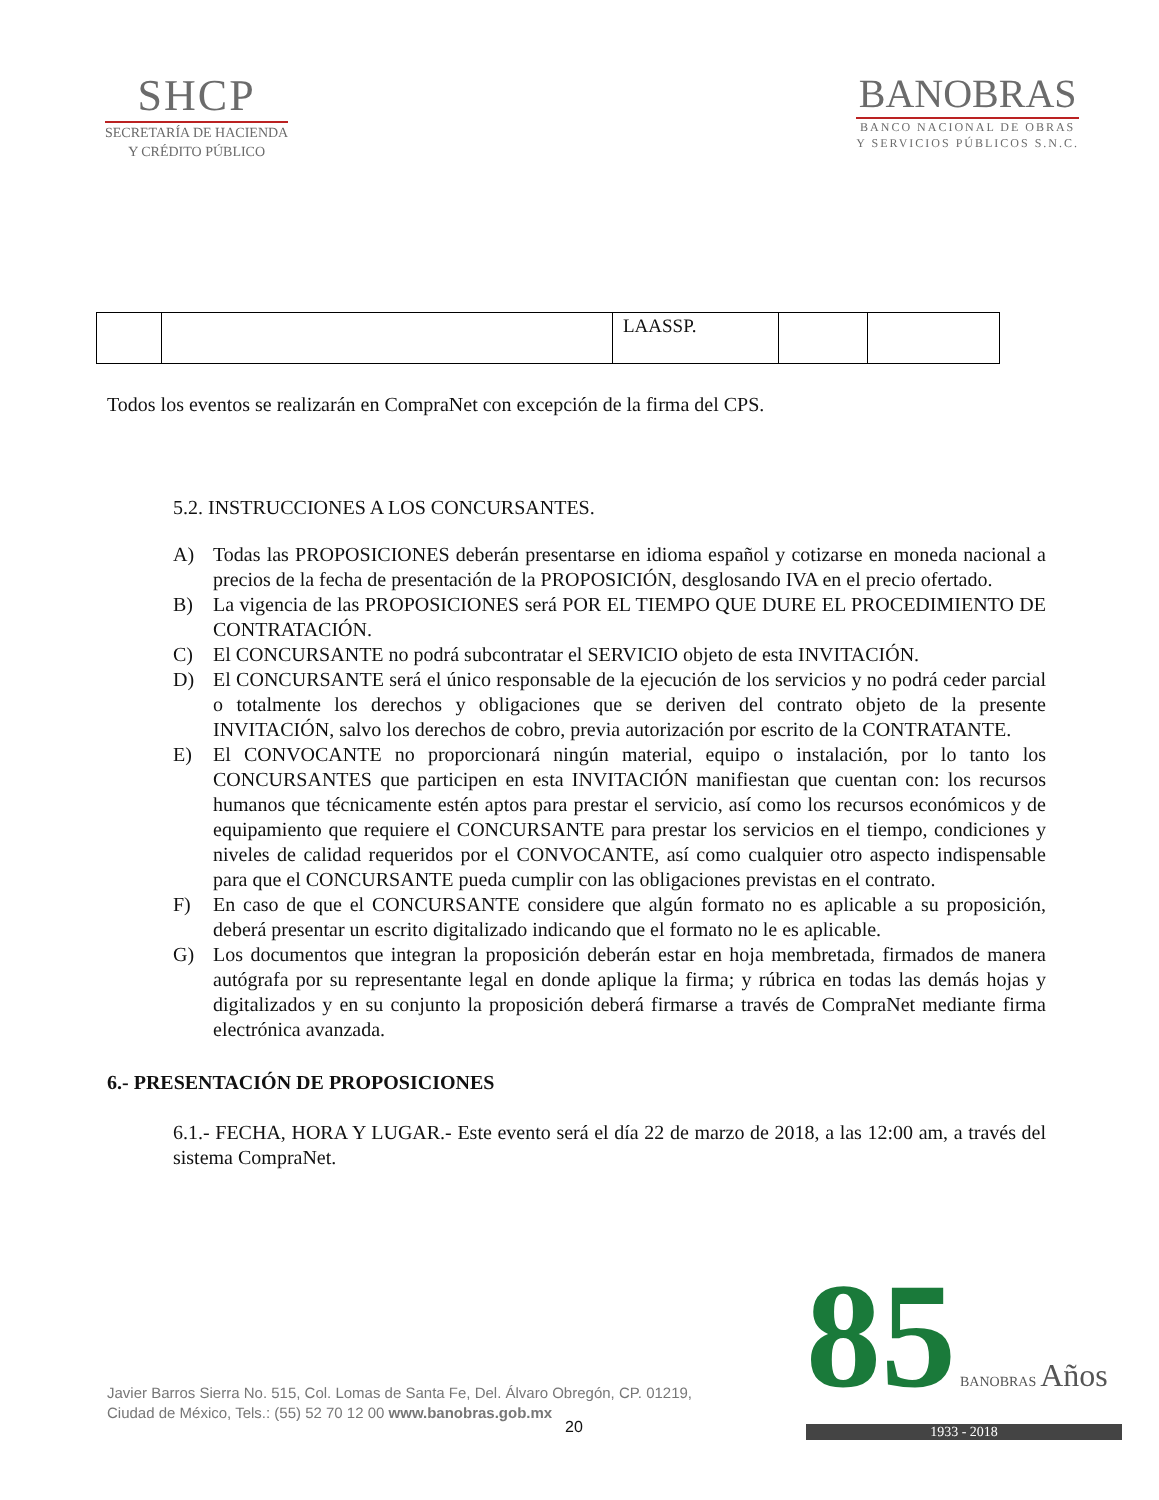SHCP
SECRETARÍA DE HACIENDA
Y CRÉDITO PÚBLICO
BANOBRAS
BANCO NACIONAL DE OBRAS
Y SERVICIOS PÚBLICOS S.N.C.
| | | LAASSP. | | |
Todos los eventos se realizarán en CompraNet con excepción de la firma del CPS.
5.2. INSTRUCCIONES A LOS CONCURSANTES.
A) Todas las PROPOSICIONES deberán presentarse en idioma español y cotizarse en moneda nacional a precios de la fecha de presentación de la PROPOSICIÓN, desglosando IVA en el precio ofertado.
B) La vigencia de las PROPOSICIONES será POR EL TIEMPO QUE DURE EL PROCEDIMIENTO DE CONTRATACIÓN.
C) El CONCURSANTE no podrá subcontratar el SERVICIO objeto de esta INVITACIÓN.
D) El CONCURSANTE será el único responsable de la ejecución de los servicios y no podrá ceder parcial o totalmente los derechos y obligaciones que se deriven del contrato objeto de la presente INVITACIÓN, salvo los derechos de cobro, previa autorización por escrito de la CONTRATANTE.
E) El CONVOCANTE no proporcionará ningún material, equipo o instalación, por lo tanto los CONCURSANTES que participen en esta INVITACIÓN manifiestan que cuentan con: los recursos humanos que técnicamente estén aptos para prestar el servicio, así como los recursos económicos y de equipamiento que requiere el CONCURSANTE para prestar los servicios en el tiempo, condiciones y niveles de calidad requeridos por el CONVOCANTE, así como cualquier otro aspecto indispensable para que el CONCURSANTE pueda cumplir con las obligaciones previstas en el contrato.
F) En caso de que el CONCURSANTE considere que algún formato no es aplicable a su proposición, deberá presentar un escrito digitalizado indicando que el formato no le es aplicable.
G) Los documentos que integran la proposición deberán estar en hoja membretada, firmados de manera autógrafa por su representante legal en donde aplique la firma; y rúbrica en todas las demás hojas y digitalizados y en su conjunto la proposición deberá firmarse a través de CompraNet mediante firma electrónica avanzada.
6.- PRESENTACIÓN DE PROPOSICIONES
6.1.- FECHA, HORA Y LUGAR.- Este evento será el día 22 de marzo de 2018, a las 12:00 am, a través del sistema CompraNet.
Javier Barros Sierra No. 515, Col. Lomas de Santa Fe, Del. Álvaro Obregón, CP. 01219,
Ciudad de México, Tels.: (55) 52 70 12 00 www.banobras.gob.mx
20
85 BANOBRAS Años
1933 - 2018